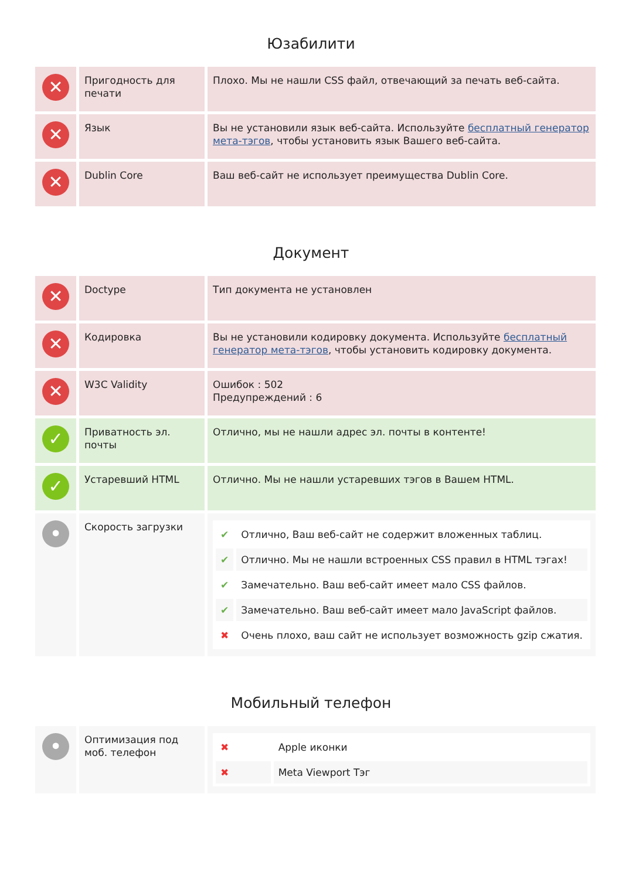Юзабилити
| ✕ | Пригодность для печати | Плохо. Мы не нашли CSS файл, отвечающий за печать веб-сайта. |
| ✕ | Язык | Вы не установили язык веб-сайта. Используйте бесплатный генератор мета-тэгов , чтобы установить язык Вашего веб-сайта. |
| ✕ | Dublin Core | Ваш веб-сайт не использует преимущества Dublin Core. |
Документ
| ✕ | Doctype | Тип документа не установлен |
| ✕ | Кодировка | Вы не установили кодировку документа. Используйте бесплатный генератор мета-тэгов , чтобы установить кодировку документа. |
| ✕ | W3C Validity | Ошибок : 502 Предупреждений : 6 |
| ✓ | Приватность эл. почты | Отлично, мы не нашли адрес эл. почты в контенте! |
| ✓ | Устаревший HTML | Отлично. Мы не нашли устаревших тэгов в Вашем HTML. |
| • | Скорость загрузки | / ✔ / Отлично, Ваш веб-сайт не содержит вложенных таблиц. / / ✔ / Отлично. Мы не нашли встроенных CSS правил в HTML тэгах! / / ✔ / Замечательно. Ваш веб-сайт имеет мало CSS файлов. / / ✔ / Замечательно. Ваш веб-сайт имеет мало JavaScript файлов. / / ✖ / Очень плохо, ваш сайт не использует возможность gzip сжатия. / |
Мобильный телефон
| • | Оптимизация под моб. телефон | / ✖ / Apple иконки / / ✖ / Meta Viewport Тэг / |